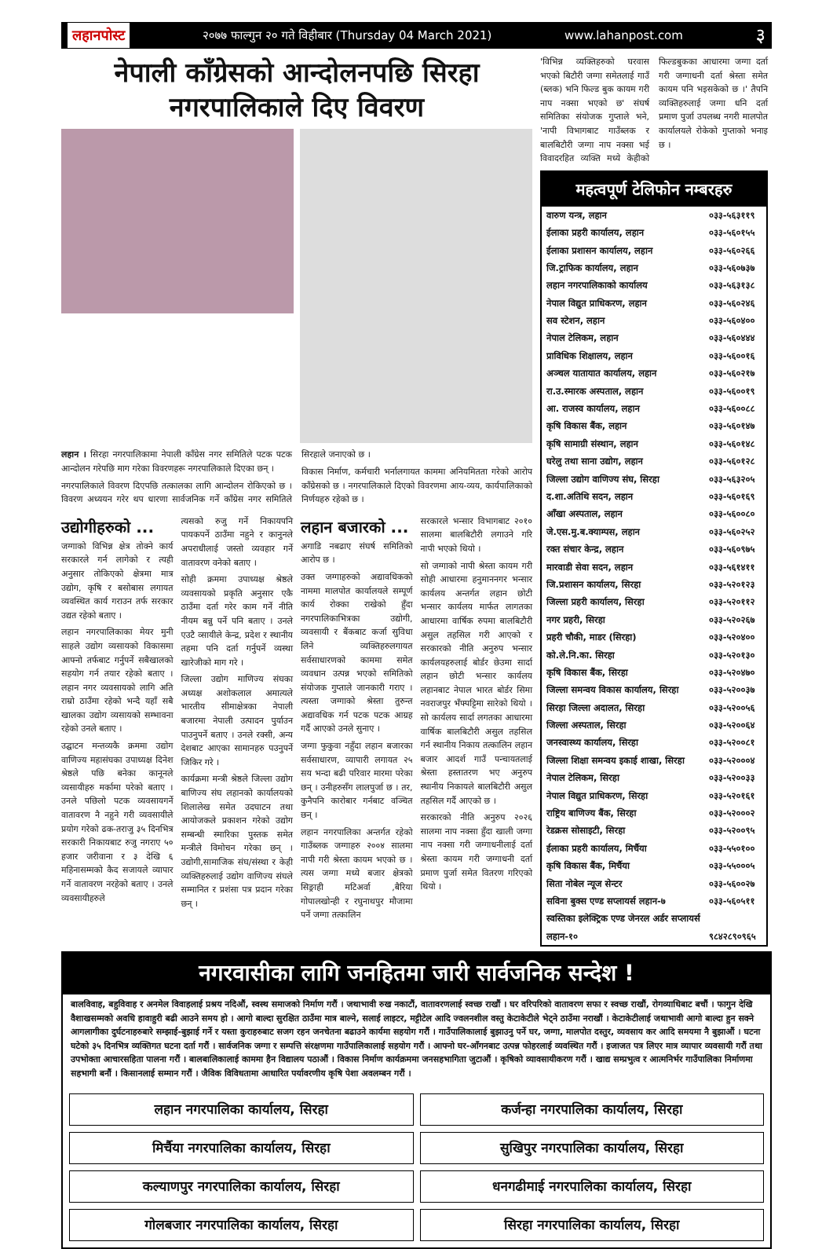लहानपोस्ट २०७७ फाल्गुन २० गते विहीबार (Thursday 04 March 2021) www.lahanpost.com ३
नेपाली काँग्रेसको आन्दोलनपछि सिरहा नगरपालिकाले दिए विवरण
लहान । सिरहा नगरपालिकामा नेपाली काँग्रेस नगर समितिले पटक पटक आन्दोलन गरेपछि माग गरेका विवरणहरू नगरपालिकाले दिएका छन् ।
नगरपालिकाले विवरण दिएपछि तत्कालका लागि आन्दोलन रोकिएको छ । विवरण अध्ययन गरेर थप धारणा सार्वजनिक गर्ने काँग्रेस नगर समितिले सिरहाले जनाएको छ ।
विकास निर्माण, कर्मचारी भर्नालगायत काममा अनियमितता गरेको आरोप काँग्रेसको छ । नगरपालिकाले दिएको विवरणमा आय-व्यय, कार्यपालिकाको निर्णयहरु रहेको छ ।
उद्योगीहरुको ...
जग्गाको विभिन्न क्षेत्र तोक्ने कार्य सरकारले गर्न लागेको र त्यही अनुसार तोकिएको क्षेत्रमा मात्र उद्योग, कृषि र बसोबास लगायत व्यवस्थित कार्य गराउन तर्फ सरकार उद्यत रहेको बताए ।
लहान नगरपालिकाका मेयर मुनी साहले उद्योग व्यसायको विकासमा आफ्नो तर्फबाट गर्नुपर्ने सबैखालको सहयोग गर्न तयार रहेको बताए । लहान नगर व्यवसायको लागि अति राम्रो ठाउँमा रहेको भन्दै यहाँ सबै खालका उद्योग व्यसायको सम्भावना रहेको उनले बताए ।
उद्घाटन मन्तव्यकै क्रममा उद्योग वाणिज्य महासंघका उपाध्यक्ष दिनेश श्रेष्ठले पछि बनेका कानूनले व्यसायीहरु मर्कामा परेको बताए । उनले पछिलो पटक व्यवसायगर्ने वातावरण नै नहुने गरी व्यवसायीले प्रयोग गरेको ढक-तराजु ३५ दिनभित्र सरकारी निकायबाट रुजु नगराए ५० हजार जरीवाना र ३ देखि ६ महिनासम्मको कैद सजायले व्यापार गर्ने वातावरण नरहेको बताए । उनले व्यवसायीहरुले
त्यसको रुजु गर्ने निकायपनि पायकपर्ने ठाउँमा नहुने र कानुनले अपराधीलाई जस्तो व्यवहार गर्ने वातावरण वनेको बताए ।
सोही क्रममा उपाध्यक्ष श्रेष्ठले व्यवसायको प्रकृति अनुसार एकै ठाउँमा दर्ता गरेर काम गर्ने नीति नीयम बन्नु पर्ने पनि बताए । उनले एउटै व्सायीले केन्द्र, प्रदेश र स्थानीय तहमा पनि दर्ता गर्नुपर्ने व्यस्था खारेजीको माग गरे ।
जिल्ला उद्योग माणिज्य संघका अध्यक्ष अशोकलाल अमात्यले भारतीय सीमाक्षेत्रका नेपाली बजारमा नेपाली उत्पादन पुर्याउन पाउनुपर्ने बताए । उनले रक्सी, अन्य देशबाट आएका सामानहरु पउनुपर्ने जिकिर गरे ।
कार्यक्रमा मन्त्री श्रेष्ठले जिल्ला उद्योग बाणिज्य संघ लहानको कार्यालयको शिलालेख समेत उदघाटन तथा आयोजकले प्रकाशन गरेको उद्योग सम्बन्धी स्मारिका पुस्तक समेत मन्त्रीले विमोचन गरेका छन् । उद्योगी,सामाजिक संघ/संस्था र केही व्यक्तिहरुलाई उद्योग वाणिज्य संघले सम्मानित र प्रशंसा पत्र प्रदान गरेका छन् ।
लहान बजारको ...
अगाडि नबढाए संघर्ष समितिको आरोप छ ।
उक्त जग्गाहरुको अद्यावधिकको नाममा मालपोत कार्यालयले सम्पूर्ण कार्य रोक्का राखेको हुँदा नगरपालिकाभित्रका उद्योगी, व्यवसायी र बैंकबाट कर्जा सुविधा लिने व्यक्तिहरुलगायत सर्वसाधारणको काममा समेत व्यवधान उत्पन्न भएको समितिको संयोजक गुप्ताले जानकारी गराए । त्यस्ता जग्गाको श्रेस्ता तुरुन्त अद्यावधिक गर्न पटक पटक आग्रह गर्दै आएको उनले सुनाए ।
जग्गा फुकुवा नहुँदा लहान बजारका सर्वसाधारण, व्यापारी लगायत २५ सय भन्दा बढी परिवार मारमा परेका छन् । उनीहरुसँग लालपुर्जा छ । तर, कुनैपनि कारोबार गर्नबाट वञ्चित छन् ।
लहान नगरपालिका अन्तर्गत रहेको गाउँब्लक जग्गाहरु २००४ सालमा नापी गरी श्रेस्ता कायम भएको छ । त्यस जग्गा मध्ये बजार क्षेत्रको सिङ्राही मटिअर्वा ,बैरिया गोपालखोन्ही र रघुनाथपुर मौजामा पर्ने जग्गा तत्कालिन
सरकारले भन्सार विभागबाट २०१० सालमा बालबिटौरी लगाउने गरि नापी भएको थियो ।
सो जग्गाको नापी श्रेस्ता कायम गरी सोही आधारमा हनुमाननगर भन्सार कार्यलय अन्तर्गत लहान छोटी भन्सार कार्यलय मार्फत लागतका आधारमा वार्षिक रुपमा बालबिटौरी असुल तहसिल गरी आएको र सरकारको नीति अनुरुप भन्सार कार्यलयहरुलाई बोर्डर छेउमा सार्दा लहान छोटी भन्सार कार्यलय लहानबाट नेपाल भारत बोर्डर सिमा नवराजपुर भँफ्पट्टिमा सारेको थियो । सो कार्यलय सार्दा लगतका आधारमा वार्षिक बालबिटौरी असुल तहसिल गर्न स्थानीय निकाय तत्कालिन लहान बजार आदर्श गाउँ पन्चायतलाई श्रेस्ता हस्तातरण भए अनुरुप स्थानीय निकायले बालबिटौरी असुल तहसिल गर्दै आएको छ ।
सरकारको नीति अनुरुप २०२६ सालमा नाप नक्सा हुँदा खाली जग्गा नाप नक्सा गरी जग्गाधनीलाई दर्ता श्रेस्ता कायम गरी जग्गाधनी दर्ता प्रमाण पुर्जा समेत वितरण गरिएको थियो ।
'विभिन्न व्यक्तिहरुको घरवास भएको बिटौरी जग्गा समेतलाई गाउँ (ब्लक) भनि फिल्ड बुक कायम गरी नाप नक्सा भएको छ' संघर्ष समितिका संयोजक गुप्ताले भने, 'नापी विभागबाट गाउँब्लक र बालबिटौरी जग्गा नाप नक्सा भई विवादरहित व्यक्ति मध्ये केहीको फिल्डबुकका आधारमा जग्गा दर्ता गरी जग्गाधनी दर्ता श्रेस्ता समेत कायम पनि भइसकेको छ ।' तैपनि व्यक्तिहरुलाई जग्गा धनि दर्ता प्रमाण पुर्जा उपलब्ध नगरी मालपोत कार्यालयले रोकेको गुप्ताको भनाइ छ ।
महत्वपूर्ण टेलिफोन नम्बरहरु
| वारुण यन्त्र, लहान | ०३३-५६३११९ |
| ईलाका प्रहरी कार्यालय, लहान | ०३३-५६०१५५ |
| ईलाका प्रशासन कार्यालय, लहान | ०३३-५६०२६६ |
| जि.ट्राफिक कार्यालय, लहान | ०३३-५६०७३७ |
| लहान नगरपालिकाको कार्यालय | ०३३-५६३१३८ |
| नेपाल विद्युत प्राधिकरण, लहान | ०३३-५६०२४६ |
| सव स्टेशन, लहान | ०३३-५६०४०० |
| नेपाल टेलिकम, लहान | ०३३-५६०४४४ |
| प्राविधिक शिक्षालय, लहान | ०३३-५६००१६ |
| अञ्चल यातायात कार्यालय, लहान | ०३३-५६०२१७ |
| रा.उ.स्मारक अस्पताल, लहान | ०३३-५६००१९ |
| आ. राजस्व कार्यालय, लहान | ०३३-५६००८८ |
| कृषि विकास बैंक, लहान | ०३३-५६०१४७ |
| कृषि सामाग्री संस्थान, लहान | ०३३-५६०१४८ |
| घरेलु तथा साना उद्योग, लहान | ०३३-५६०१२८ |
| जिल्ला उद्योग वाणिज्य संघ, सिरहा | ०३३-५६३२०५ |
| द.शा.अतिथि सदन, लहान | ०३३-५६०१६९ |
| आँखा अस्पताल, लहान | ०३३-५६००८० |
| जे.एस.मु.ब.क्याम्पस, लहान | ०३३-५६०२५२ |
| रक्त संचार केन्द्र, लहान | ०३३-५६०९७५ |
| मारवाडी सेवा सदन, लहान | ०३३-५६१४११ |
| जि.प्रशासन कार्यालय, सिरहा | ०३३-५२०१२३ |
| जिल्ला प्रहरी कार्यालय, सिरहा | ०३३-५२०११२ |
| नगर प्रहरी, सिरहा | ०३३-५२०२६७ |
| प्रहरी चौकी, माडर (सिरहा) | ०३३-५२०४०० |
| को.ले.नि.का. सिरहा | ०३३-५२०१३० |
| कृषि विकास बैंक, सिरहा | ०३३-५२०४७० |
| जिल्ला समन्वय विकास कार्यालय, सिरहा | ०३३-५२००३७ |
| सिरहा जिल्ला अदालत, सिरहा | ०३३-५२००५६ |
| जिल्ला अस्पताल, सिरहा | ०३३-५२००६४ |
| जनस्वास्थ्य कार्यालय, सिरहा | ०३३-५२००८१ |
| जिल्ला शिक्षा समन्वय इकाई शाखा, सिरहा | ०३३-५२०००४ |
| नेपाल टेलिकम, सिरहा | ०३३-५२००३३ |
| नेपाल विद्युत प्राधिकरण, सिरहा | ०३३-५२०१६१ |
| राष्ट्रिय बाणिज्य बैंक, सिरहा | ०३३-५२०००२ |
| रेडक्रस सोसाइटी, सिरहा | ०३३-५२००९५ |
| ईलाका प्रहरी कार्यालय, मिर्चैया | ०३३-५५०१०० |
| कृषि विकास बैंक, मिर्चैया | ०३३-५५०००५ |
| सिता नोबेल न्यूज सेन्टर | ०३३-५६००२७ |
| सविना बुक्स एण्ड सप्लायर्स लहान-७ | ०३३-५६०५११ |
| स्वस्तिका इलेक्ट्रिक एण्ड जेनरल अर्डर सप्लायर्स | |
| लहान-१० | ९८४२८९०९६५ |
नगरवासीका लागि जनहितमा जारी सार्वजनिक सन्देश !
बालविवाह, बहुविवाह र अनमेल विवाहलाई प्रश्रय नदिऔं, स्वस्थ समाजको निर्माण गरौं । जथाभावी रुख नकाटौं, वातावरणलाई स्वच्छ राखौं । घर वरिपरिको वातावरण सफा र स्वच्छ राखौं, रोगव्याधिबाट बचौं । फागुन देखि वैशाखसम्मको अवधि हावाहुरी बढी आउने समय हो । आगो बाल्दा सुरक्षित ठाउँमा मात्र बाल्ने, सलाई लाइटर, मट्टीटेल आदि ज्वलनशील वस्तु केटाकेटीले भेट्ने ठाउँमा नराखौं । केटाकेटीलाई जथाभावी आगो बाल्दा हुन सक्ने आगलागीका दुर्घटनाहरुबारे सम्झाई-बुझाई गर्ने र यस्ता कुराहरुबाट सजग रहन जनचेतना बढाउने कार्यमा सहयोग गरौं । गाउँपालिकालाई बुझाउनु पर्ने घर, जग्गा, मालपोत दस्तुर, व्यवसाय कर आदि समयमा नै बुझाऔं । घटना घटेको ३५ दिनभित्र व्यक्तिगत घटना दर्ता गरौं । सार्वजनिक जग्गा र सम्पत्ति संरक्षणमा गाउँपालिकालाई सहयोग गरौं । आफ्नो घर-आँगनबाट उत्पन्न फोहरलाई व्यवस्थित गरौं । इजाजत पत्र लिएर मात्र व्यापार व्यवसायी गरौं तथा उपभोक्ता आचारसहिता पालना गरौं । बालबालिकालाई काममा हैन विद्यालय पठाऔं । विकास निर्माण कार्यक्रममा जनसहभागिता जुटाऔं । कृषिको व्यावसायीकरण गरौं । खाद्य सम्प्रभुत्व र आत्मनिर्भर गाउँपालिका निर्माणमा सहभागी बनौं । किसानलाई सम्मान गरौं । जैविक विविधतामा आधारित पर्यावरणीय कृषि पेशा अवलम्बन गरौं ।
लहान नगरपालिका कार्यालय, सिरहा
कर्जन्हा नगरपालिका कार्यालय, सिरहा
मिर्चैया नगरपालिका कार्यालय, सिरहा
सुखिपुर नगरपालिका कार्यालय, सिरहा
कल्याणपुर नगरपालिका कार्यालय, सिरहा
धनगढीमाई नगरपालिका कार्यालय, सिरहा
गोलबजार नगरपालिका कार्यालय, सिरहा
सिरहा नगरपालिका कार्यालय, सिरहा